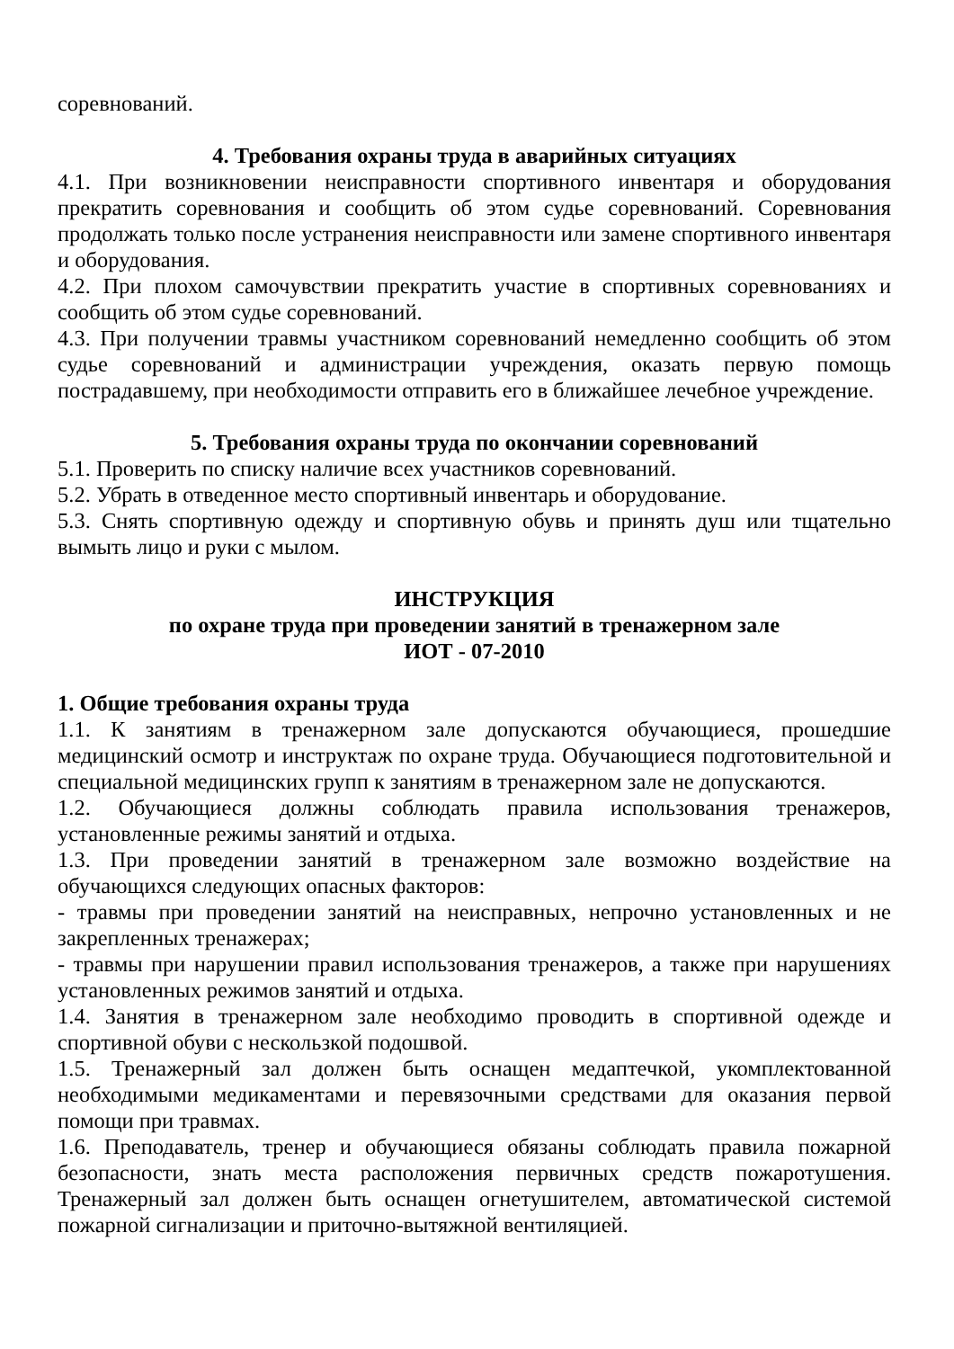соревнований.
4. Требования охраны труда в аварийных ситуациях
4.1. При возникновении неисправности спортивного инвентаря и оборудования прекратить соревнования и сообщить об этом судье соревнований. Соревнования продолжать только после устранения неисправности или замене спортивного инвентаря и оборудования.
4.2. При плохом самочувствии прекратить участие в спортивных соревнованиях и сообщить об этом судье соревнований.
4.3. При получении травмы участником соревнований немедленно сообщить об этом судье соревнований и администрации учреждения, оказать первую помощь пострадавшему, при необходимости отправить его в ближайшее лечебное учреждение.
5. Требования охраны труда по окончании соревнований
5.1. Проверить по списку наличие всех участников соревнований.
5.2. Убрать в отведенное место спортивный инвентарь и оборудование.
5.3. Снять спортивную одежду и спортивную обувь и принять душ или тщательно вымыть лицо и руки с мылом.
ИНСТРУКЦИЯ
по охране труда при проведении занятий в тренажерном зале
ИОТ - 07-2010
1. Общие требования охраны труда
1.1. К занятиям в тренажерном зале допускаются обучающиеся, прошедшие медицинский осмотр и инструктаж по охране труда. Обучающиеся подготовительной и специальной медицинских групп к занятиям в тренажерном зале не допускаются.
1.2. Обучающиеся должны соблюдать правила использования тренажеров, установленные режимы занятий и отдыха.
1.3. При проведении занятий в тренажерном зале возможно воздействие на обучающихся следующих опасных факторов:
- травмы при проведении занятий на неисправных, непрочно установленных и не закрепленных тренажерах;
- травмы при нарушении правил использования тренажеров, а также при нарушениях установленных режимов занятий и отдыха.
1.4. Занятия в тренажерном зале необходимо проводить в спортивной одежде и спортивной обуви с нескользкой подошвой.
1.5. Тренажерный зал должен быть оснащен медаптечкой, укомплектованной необходимыми медикаментами и перевязочными средствами для оказания первой помощи при травмах.
1.6. Преподаватель, тренер и обучающиеся обязаны соблюдать правила пожарной безопасности, знать места расположения первичных средств пожаротушения. Тренажерный зал должен быть оснащен огнетушителем, автоматической системой пожарной сигнализации и приточно-вытяжной вентиляцией.